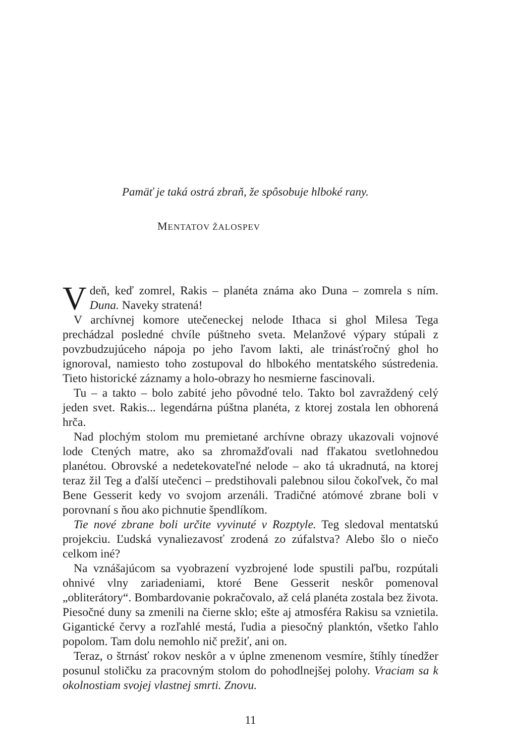Pamäť je taká ostrá zbraň, že spôsobuje hlboké rany.
MENTATOV ŽALOSPEV
V deň, keď zomrel, Rakis – planéta známa ako Duna – zomrela s ním. Duna. Naveky stratená!
V archívnej komore utečeneckej nelode Ithaca si ghol Milesa Tega prechádzal posledné chvíle púštneho sveta. Melanžové výpary stúpali z povzbudzujúceho nápoja po jeho ľavom lakti, ale trinásťročný ghol ho ignoroval, namiesto toho zostupoval do hlbokého mentatského sústredenia. Tieto historické záznamy a holo-obrazy ho nesmierne fascinovali.
Tu – a takto – bolo zabité jeho pôvodné telo. Takto bol zavraždený celý jeden svet. Rakis... legendárna púštna planéta, z ktorej zostala len obhorená hrča.
Nad plochým stolom mu premietané archívne obrazy ukazovali vojnové lode Ctených matre, ako sa zhromažďovali nad fľakatou svetlohnedou planétou. Obrovské a nedetekovateľné nelode – ako tá ukradnutá, na ktorej teraz žil Teg a ďalší utečenci – predstihovali palebnou silou čokoľvek, čo mal Bene Gesserit kedy vo svojom arzenáli. Tradičné atómové zbrane boli v porovnaní s ňou ako pichnutie špendlíkom.
Tie nové zbrane boli určite vyvinuté v Rozptyle. Teg sledoval mentatskú projekciu. Ľudská vynaliezavosť zrodená zo zúfalstva? Alebo šlo o niečo celkom iné?
Na vznášajúcom sa vyobrazení vyzbrojené lode spustili paľbu, rozpútali ohnivé vlny zariadeniami, ktoré Bene Gesserit neskôr pomenoval „obliterátory“. Bombardovanie pokračovalo, až celá planéta zostala bez života. Piesočné duny sa zmenili na čierne sklo; ešte aj atmosféra Rakisu sa vznietila. Gigantické červy a rozľahlé mestá, ľudia a piesočný planktón, všetko ľahlo popolom. Tam dolu nemohlo nič prežiť, ani on.
Teraz, o štrnásť rokov neskôr a v úplne zmenenom vesmíre, štíhly tínedžer posunul stoličku za pracovným stolom do pohodlnejšej polohy. Vraciam sa k okolnostiam svojej vlastnej smrti. Znovu.
11